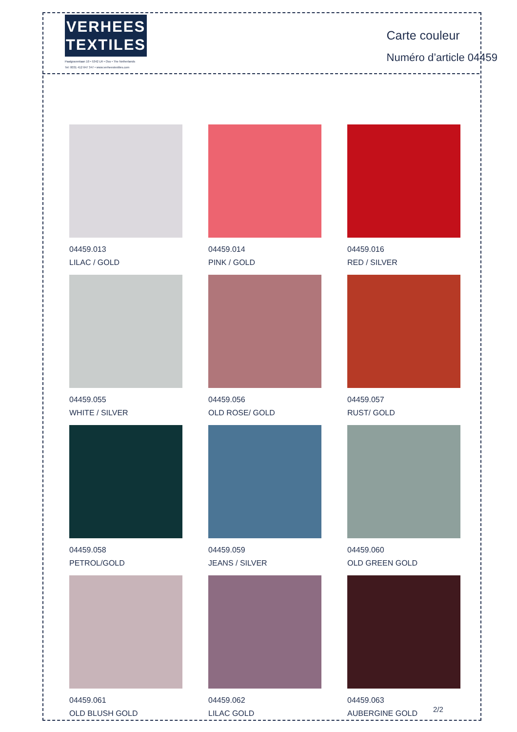VERHEES
TEXTILES
Paalgravenlaan 10 • 5342 LR • Oss • The Netherlands
Tel: 0031 412 647 347 • www.verheestextiles.com
Carte couleur
Numéro d’article 04459
04459.013
LILAC / GOLD
04459.014
PINK / GOLD
04459.016
RED / SILVER
04459.055
WHITE / SILVER
04459.056
OLD ROSE/ GOLD
04459.057
RUST/ GOLD
04459.058
PETROL/GOLD
04459.059
JEANS / SILVER
04459.060
OLD GREEN GOLD
04459.061
OLD BLUSH GOLD
04459.062
LILAC GOLD
04459.063
AUBERGINE GOLD
2/2